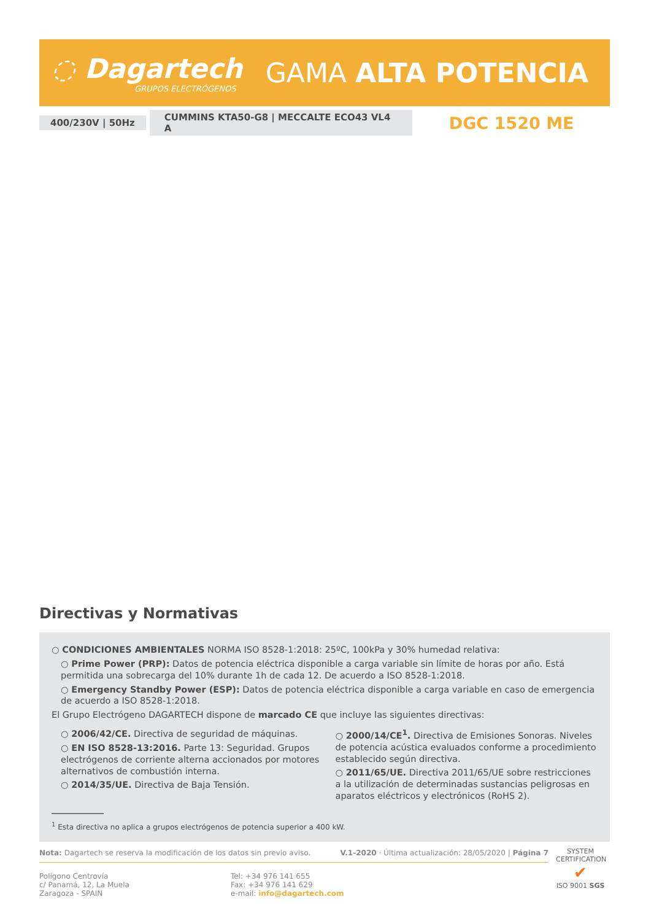◌ Dagartech
GRUPOS ELECTRÓGENOS
GAMA ALTA POTENCIA
400/230V | 50Hz CUMMINS KTA50-G8 | MECCALTE ECO43 VL4 A DGC 1520 ME
Directivas y Normativas
○ CONDICIONES AMBIENTALES NORMA ISO 8528-1:2018: 25ºC, 100kPa y 30% humedad relativa:
○ Prime Power (PRP): Datos de potencia eléctrica disponible a carga variable sin límite de horas por año. Está permitida una sobrecarga del 10% durante 1h de cada 12. De acuerdo a ISO 8528-1:2018.
○ Emergency Standby Power (ESP): Datos de potencia eléctrica disponible a carga variable en caso de emergencia de acuerdo a ISO 8528-1:2018.
El Grupo Electrógeno DAGARTECH dispone de marcado CE que incluye las siguientes directivas:
○ 2006/42/CE. Directiva de seguridad de máquinas.
○ EN ISO 8528-13:2016. Parte 13: Seguridad. Grupos electrógenos de corriente alterna accionados por motores alternativos de combustión interna.
○ 2014/35/UE. Directiva de Baja Tensión.
○ 2000/14/CE<sup>1</sup>. Directiva de Emisiones Sonoras. Niveles de potencia acústica evaluados conforme a procedimiento establecido según directiva.
○ 2011/65/UE. Directiva 2011/65/UE sobre restricciones a la utilización de determinadas sustancias peligrosas en aparatos eléctricos y electrónicos (RoHS 2).
<sup>1</sup> Esta directiva no aplica a grupos electrógenos de potencia superior a 400 kW.
Nota: Dagartech se reserva la modificación de los datos sin previo aviso. V.1-2020 · Última actualización: 28/05/2020 | Página 7
Polígono Centrovía
c/ Panamá, 12, La Muela
Zaragoza - SPAIN
Tel: +34 976 141 655
Fax: +34 976 141 629
e-mail: info@dagartech.com
SYSTEM CERTIFICATION
✔
ISO 9001 SGS